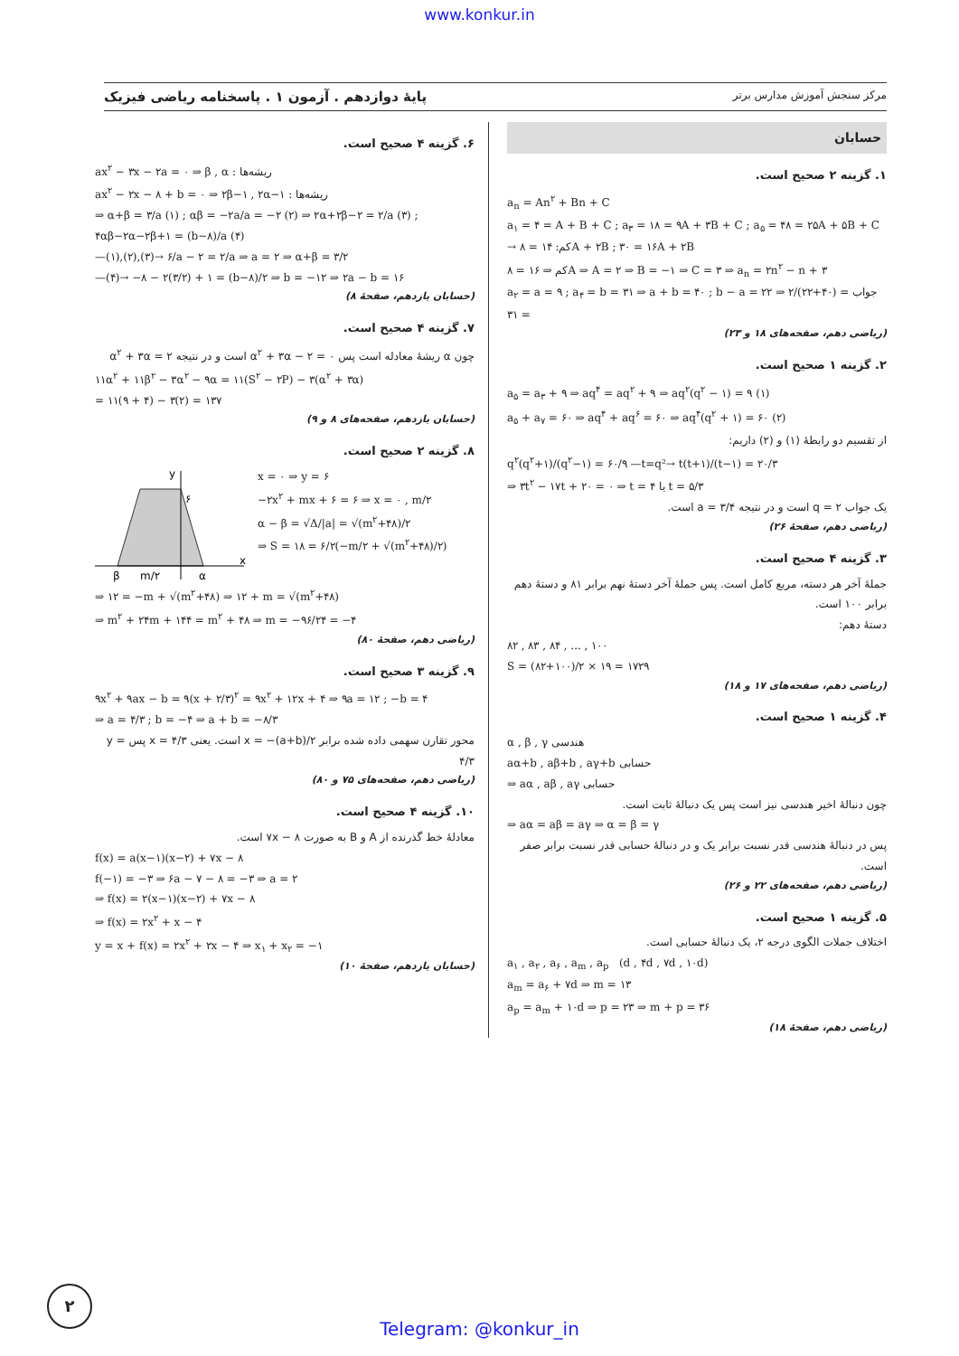www.konkur.in
مرکز سنجش آموزش مدارس برتر پایهٔ دوازدهم . آزمون ۱ . پاسخنامه ریاضی فیزیک
حسابان
۱. گزینه ۲ صحیح است.
a<sub>n</sub> = An<sup>۲</sup> + Bn + C
a<sub>۱</sub> = ۴ = A + B + C ; a<sub>۳</sub> = ۱۸ = ۹A + ۳B + C ; a<sub>۵</sub> = ۴۸ = ۲۵A + ۵B + C → کم: ۱۴ = ۸A + ۲B ; ۳۰ = ۱۶A + ۲B
کم ⇒ ۱۶ = ۸A ⇒ A = ۲ ⇒ B = −۱ ⇒ C = ۳ ⇒ a<sub>n</sub> = ۲n<sup>۲</sup> − n + ۳
a<sub>۲</sub> = a = ۹ ; a<sub>۴</sub> = b = ۳۱ ⇒ a + b = ۴۰ ; b − a = ۲۲ ⇒ جواب = (۴۰+۲۲)/۲ = ۳۱
(ریاضی دهم، صفحه‌های ۱۸ و ۲۳)
۲. گزینه ۱ صحیح است.
a<sub>۵</sub> = a<sub>۳</sub> + ۹ ⇒ aq<sup>۴</sup> = aq<sup>۲</sup> + ۹ ⇒ aq<sup>۲</sup>(q<sup>۲</sup> − ۱) = ۹ (۱)
a<sub>۵</sub> + a<sub>۷</sub> = ۶۰ ⇒ aq<sup>۴</sup> + aq<sup>۶</sup> = ۶۰ ⇒ aq<sup>۴</sup>(q<sup>۲</sup> + ۱) = ۶۰ (۲)
از تقسیم دو رابطهٔ (۱) و (۲) داریم:
q<sup>۲</sup>(q<sup>۲</sup>+۱)/(q<sup>۲</sup>−۱) = ۶۰/۹ —t=q²→ t(t+۱)/(t−۱) = ۲۰/۳
⇒ ۳t<sup>۲</sup> − ۱۷t + ۲۰ = ۰ ⇒ t = ۴ یا t = ۵/۳
یک جواب q = ۲ است و در نتیجه a = ۳/۴ است.
(ریاضی دهم، صفحهٔ ۲۶)
۳. گزینه ۴ صحیح است.
جملهٔ آخر هر دسته، مربع کامل است. پس جملهٔ آخر دستهٔ نهم برابر ۸۱ و دستهٔ دهم برابر ۱۰۰ است.
دستهٔ دهم:
۸۲ , ۸۳ , ۸۴ , ... , ۱۰۰
S = (۸۲+۱۰۰)/۲ × ۱۹ = ۱۷۲۹
(ریاضی دهم، صفحه‌های ۱۷ و ۱۸)
۴. گزینه ۱ صحیح است.
α , β , γ هندسی
aα+b , aβ+b , aγ+b حسابی
⇒ aα , aβ , aγ حسابی
چون دنبالهٔ اخیر هندسی نیز است پس یک دنبالهٔ ثابت است.
⇒ aα = aβ = aγ ⇒ α = β = γ
پس در دنبالهٔ هندسی قدر نسبت برابر یک و در دنبالهٔ حسابی قدر نسبت برابر صفر است.
(ریاضی دهم، صفحه‌های ۲۲ و ۲۶)
۵. گزینه ۱ صحیح است.
اختلاف جملات الگوی درجه ۲، یک دنبالهٔ حسابی است.
a<sub>۱</sub> , a<sub>۲</sub> , a<sub>۶</sub> , a<sub>m</sub> , a<sub>p</sub> (d , ۴d , ۷d , ۱۰d)
a<sub>m</sub> = a<sub>۶</sub> + ۷d ⇒ m = ۱۳
a<sub>p</sub> = a<sub>m</sub> + ۱۰d ⇒ p = ۲۳ ⇒ m + p = ۳۶
(ریاضی دهم، صفحهٔ ۱۸)
۶. گزینه ۴ صحیح است.
ax<sup>۲</sup> − ۳x − ۲a = ۰ ⇒ β , α : ریشه‌ها
ax<sup>۲</sup> − ۲x − ۸ + b = ۰ ⇒ ۲β−۱ , ۲α−۱ : ریشه‌ها
⇒ α+β = ۳/a (۱) ; αβ = −۲a/a = −۲ (۲) ⇒ ۲α+۲β−۲ = ۲/a (۳) ; ۴αβ−۲α−۲β+۱ = (b−۸)/a (۴)
—(۱),(۲),(۳)→ ۶/a − ۲ = ۲/a ⇒ a = ۲ ⇒ α+β = ۳/۲
—(۴)→ −۸ − ۲(۳/۲) + ۱ = (b−۸)/۲ ⇒ b = −۱۲ ⇒ ۲a − b = ۱۶
(حسابان یازدهم، صفحهٔ ۸)
۷. گزینه ۴ صحیح است.
چون α ریشهٔ معادله است پس α<sup>۲</sup> + ۳α − ۲ = ۰ است و در نتیجه α<sup>۲</sup> + ۳α = ۲
۱۱α<sup>۲</sup> + ۱۱β<sup>۲</sup> − ۳α<sup>۲</sup> − ۹α = ۱۱(S<sup>۲</sup> − ۲P) − ۳(α<sup>۲</sup> + ۳α)
= ۱۱(۹ + ۴) − ۳(۲) = ۱۳۷
(حسابان یازدهم، صفحه‌های ۸ و ۹)
۸. گزینه ۲ صحیح است.
x
y
۶
β
α
m/۲
x = ۰ ⇒ y = ۶
−۲x<sup>۲</sup> + mx + ۶ = ۶ ⇒ x = ۰ , m/۲
α − β = √Δ/|a| = √(m<sup>۲</sup>+۴۸)/۲
⇒ S = ۱۸ = ۶/۲(−m/۲ + √(m<sup>۲</sup>+۴۸)/۲)
⇒ ۱۲ = −m + √(m<sup>۲</sup>+۴۸) ⇒ ۱۲ + m = √(m<sup>۲</sup>+۴۸)
⇒ m<sup>۲</sup> + ۲۴m + ۱۴۴ = m<sup>۲</sup> + ۴۸ ⇒ m = −۹۶/۲۴ = −۴
(ریاضی دهم، صفحهٔ ۸۰)
۹. گزینه ۳ صحیح است.
۹x<sup>۲</sup> + ۹ax − b = ۹(x + ۲/۳)<sup>۲</sup> = ۹x<sup>۲</sup> + ۱۲x + ۴ ⇒ ۹a = ۱۲ ; −b = ۴
⇒ a = ۴/۳ ; b = −۴ ⇒ a + b = −۸/۳
محور تقارن سهمی داده شده برابر x = −(a+b)/۲ است. یعنی x = ۴/۳ پس y = ۴/۳
(ریاضی دهم، صفحه‌های ۷۵ و ۸۰)
۱۰. گزینه ۴ صحیح است.
معادلهٔ خط گذرنده از A و B به صورت ۷x − ۸ است.
f(x) = a(x−۱)(x−۲) + ۷x − ۸
f(−۱) = −۳ ⇒ ۶a − ۷ − ۸ = −۳ ⇒ a = ۲
⇒ f(x) = ۲(x−۱)(x−۲) + ۷x − ۸
⇒ f(x) = ۲x<sup>۲</sup> + x − ۴
y = x + f(x) = ۲x<sup>۲</sup> + ۲x − ۴ ⇒ x<sub>۱</sub> + x<sub>۲</sub> = −۱
(حسابان یازدهم، صفحهٔ ۱۰)
۲
Telegram: @konkur_in